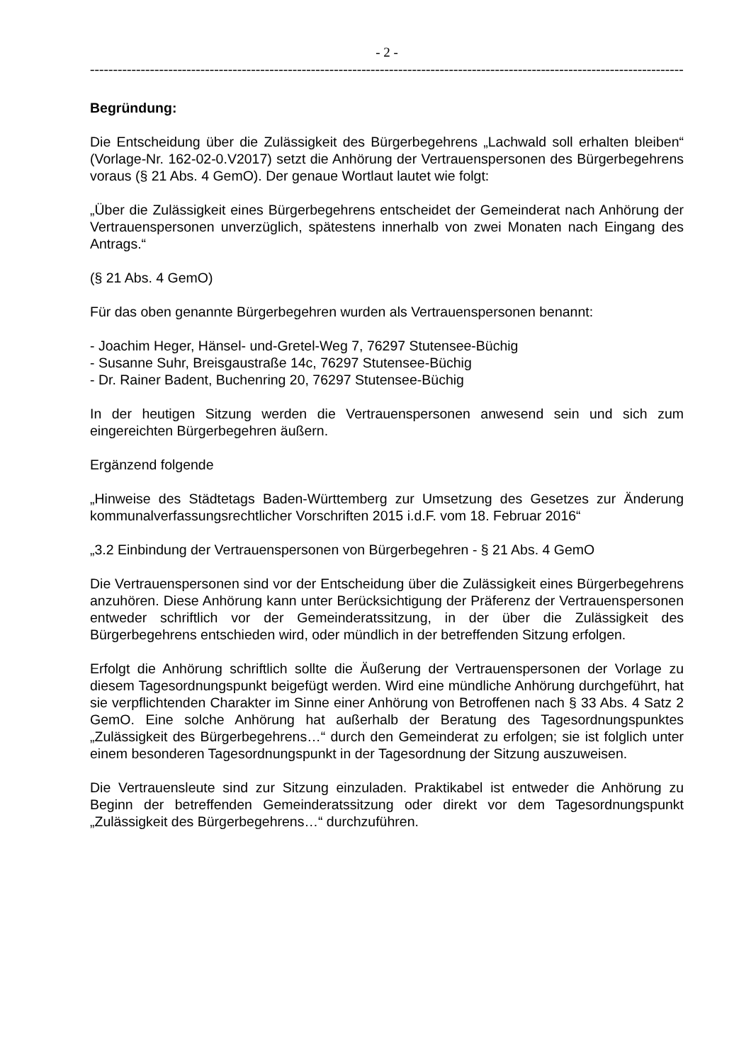- 2 -
------------------------------------------------------------------------------------------------------------------------------------
Begründung:
Die Entscheidung über die Zulässigkeit des Bürgerbegehrens „Lachwald soll erhalten bleiben“ (Vorlage-Nr. 162-02-0.V2017) setzt die Anhörung der Vertrauenspersonen des Bürgerbegehrens voraus (§ 21 Abs. 4 GemO). Der genaue Wortlaut lautet wie folgt:
„Über die Zulässigkeit eines Bürgerbegehrens entscheidet der Gemeinderat nach Anhörung der Vertrauenspersonen unverzüglich, spätestens innerhalb von zwei Monaten nach Eingang des Antrags.“
(§ 21 Abs. 4 GemO)
Für das oben genannte Bürgerbegehren wurden als Vertrauenspersonen benannt:
- Joachim Heger, Hänsel- und-Gretel-Weg 7, 76297 Stutensee-Büchig
- Susanne Suhr, Breisgaustraße 14c, 76297 Stutensee-Büchig
- Dr. Rainer Badent, Buchenring 20, 76297 Stutensee-Büchig
In der heutigen Sitzung werden die Vertrauenspersonen anwesend sein und sich zum eingereichten Bürgerbegehren äußern.
Ergänzend folgende
„Hinweise des Städtetags Baden-Württemberg zur Umsetzung des Gesetzes zur Änderung kommunalverfassungsrechtlicher Vorschriften 2015 i.d.F. vom 18. Februar 2016“
„3.2 Einbindung der Vertrauenspersonen von Bürgerbegehren - § 21 Abs. 4 GemO
Die Vertrauenspersonen sind vor der Entscheidung über die Zulässigkeit eines Bürgerbegehrens anzuhören. Diese Anhörung kann unter Berücksichtigung der Präferenz der Vertrauenspersonen entweder schriftlich vor der Gemeinderatssitzung, in der über die Zulässigkeit des Bürgerbegehrens entschieden wird, oder mündlich in der betreffenden Sitzung erfolgen.
Erfolgt die Anhörung schriftlich sollte die Äußerung der Vertrauenspersonen der Vorlage zu diesem Tagesordnungspunkt beigefügt werden. Wird eine mündliche Anhörung durchgeführt, hat sie verpflichtenden Charakter im Sinne einer Anhörung von Betroffenen nach § 33 Abs. 4 Satz 2 GemO. Eine solche Anhörung hat außerhalb der Beratung des Tagesordnungspunktes „Zulässigkeit des Bürgerbegehrens…“ durch den Gemeinderat zu erfolgen; sie ist folglich unter einem besonderen Tagesordnungspunkt in der Tagesordnung der Sitzung auszuweisen.
Die Vertrauensleute sind zur Sitzung einzuladen. Praktikabel ist entweder die Anhörung zu Beginn der betreffenden Gemeinderatssitzung oder direkt vor dem Tagesordnungspunkt „Zulässigkeit des Bürgerbegehrens…“ durchzuführen.